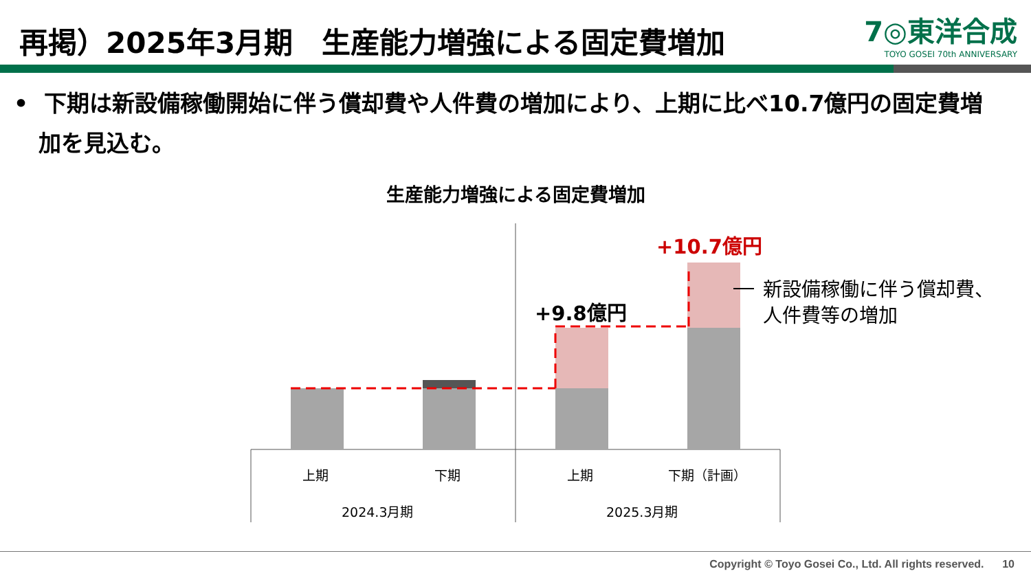再掲）2025年3月期　生産能力増強による固定費増加
7◎東洋合成
TOYO GOSEI 70th ANNIVERSARY
• 下期は新設備稼働開始に伴う償却費や人件費の増加により、上期に比べ10.7億円の固定費増加を見込む。
生産能力増強による固定費増加
+9.8億円
+10.7億円
新設備稼働に伴う償却費、
人件費等の増加
上期 下期 上期 下期（計画）
2024.3月期 2025.3月期
Copyright © Toyo Gosei Co., Ltd. All rights reserved. 10